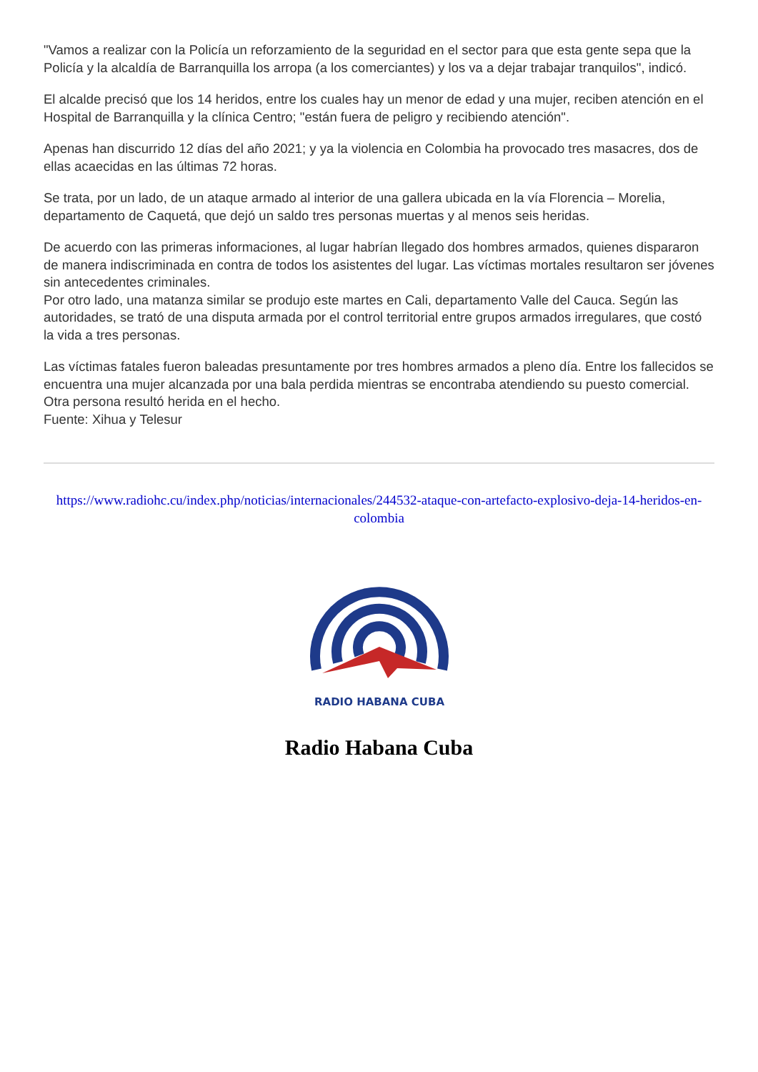"Vamos a realizar con la Policía un reforzamiento de la seguridad en el sector para que esta gente sepa que la Policía y la alcaldía de Barranquilla los arropa (a los comerciantes) y los va a dejar trabajar tranquilos", indicó.
El alcalde precisó que los 14 heridos, entre los cuales hay un menor de edad y una mujer, reciben atención en el Hospital de Barranquilla y la clínica Centro; "están fuera de peligro y recibiendo atención".
Apenas han discurrido 12 días del año 2021; y ya la violencia en Colombia ha provocado tres masacres, dos de ellas acaecidas en las últimas 72 horas.
Se trata, por un lado, de un ataque armado al interior de una gallera ubicada en la vía Florencia – Morelia, departamento de Caquetá, que dejó un saldo tres personas muertas y al menos seis heridas.
De acuerdo con las primeras informaciones, al lugar habrían llegado dos hombres armados, quienes dispararon de manera indiscriminada en contra de todos los asistentes del lugar. Las víctimas mortales resultaron ser jóvenes sin antecedentes criminales.
Por otro lado, una matanza similar se produjo este martes en Cali, departamento Valle del Cauca. Según las autoridades, se trató de una disputa armada por el control territorial entre grupos armados irregulares, que costó la vida a tres personas.
Las víctimas fatales fueron baleadas presuntamente por tres hombres armados a pleno día. Entre los fallecidos se encuentra una mujer alcanzada por una bala perdida mientras se encontraba atendiendo su puesto comercial. Otra persona resultó herida en el hecho.
Fuente: Xihua y Telesur
https://www.radiohc.cu/index.php/noticias/internacionales/244532-ataque-con-artefacto-explosivo-deja-14-heridos-en-colombia
RADIO HABANA CUBA
Radio Habana Cuba